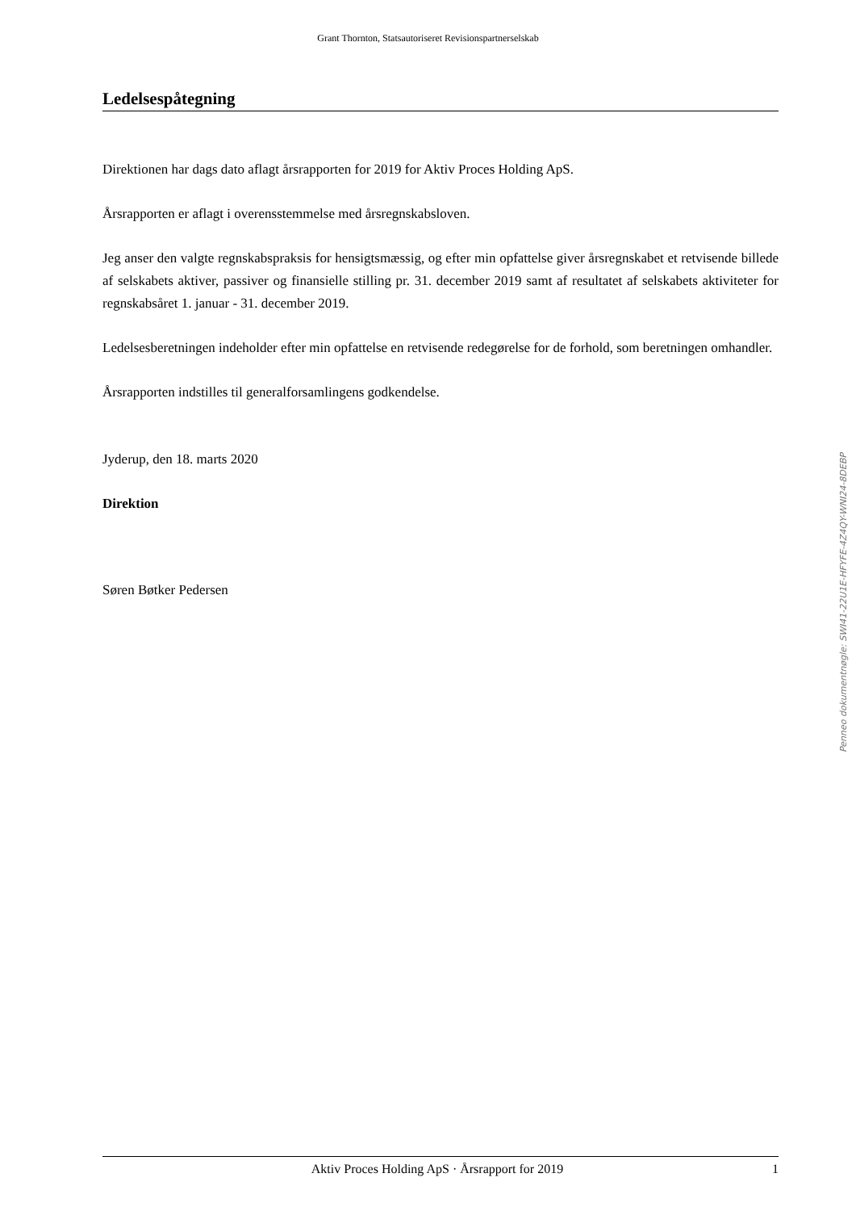Grant Thornton, Statsautoriseret Revisionspartnerselskab
Ledelsespåtegning
Direktionen har dags dato aflagt årsrapporten for 2019 for Aktiv Proces Holding ApS.
Årsrapporten er aflagt i overensstemmelse med årsregnskabsloven.
Jeg anser den valgte regnskabspraksis for hensigtsmæssig, og efter min opfattelse giver årsregnskabet et retvisende billede af selskabets aktiver, passiver og finansielle stilling pr. 31. december 2019 samt af resultatet af selskabets aktiviteter for regnskabsåret 1. januar - 31. december 2019.
Ledelsesberetningen indeholder efter min opfattelse en retvisende redegørelse for de forhold, som beretningen omhandler.
Årsrapporten indstilles til generalforsamlingens godkendelse.
Jyderup, den 18. marts 2020
Direktion
Søren Bøtker Pedersen
Penneo dokumentnøgle: SWI41-22U1E-HFYFE-4Z4QY-WNI24-8DEBP
Aktiv Proces Holding ApS · Årsrapport for 2019 1